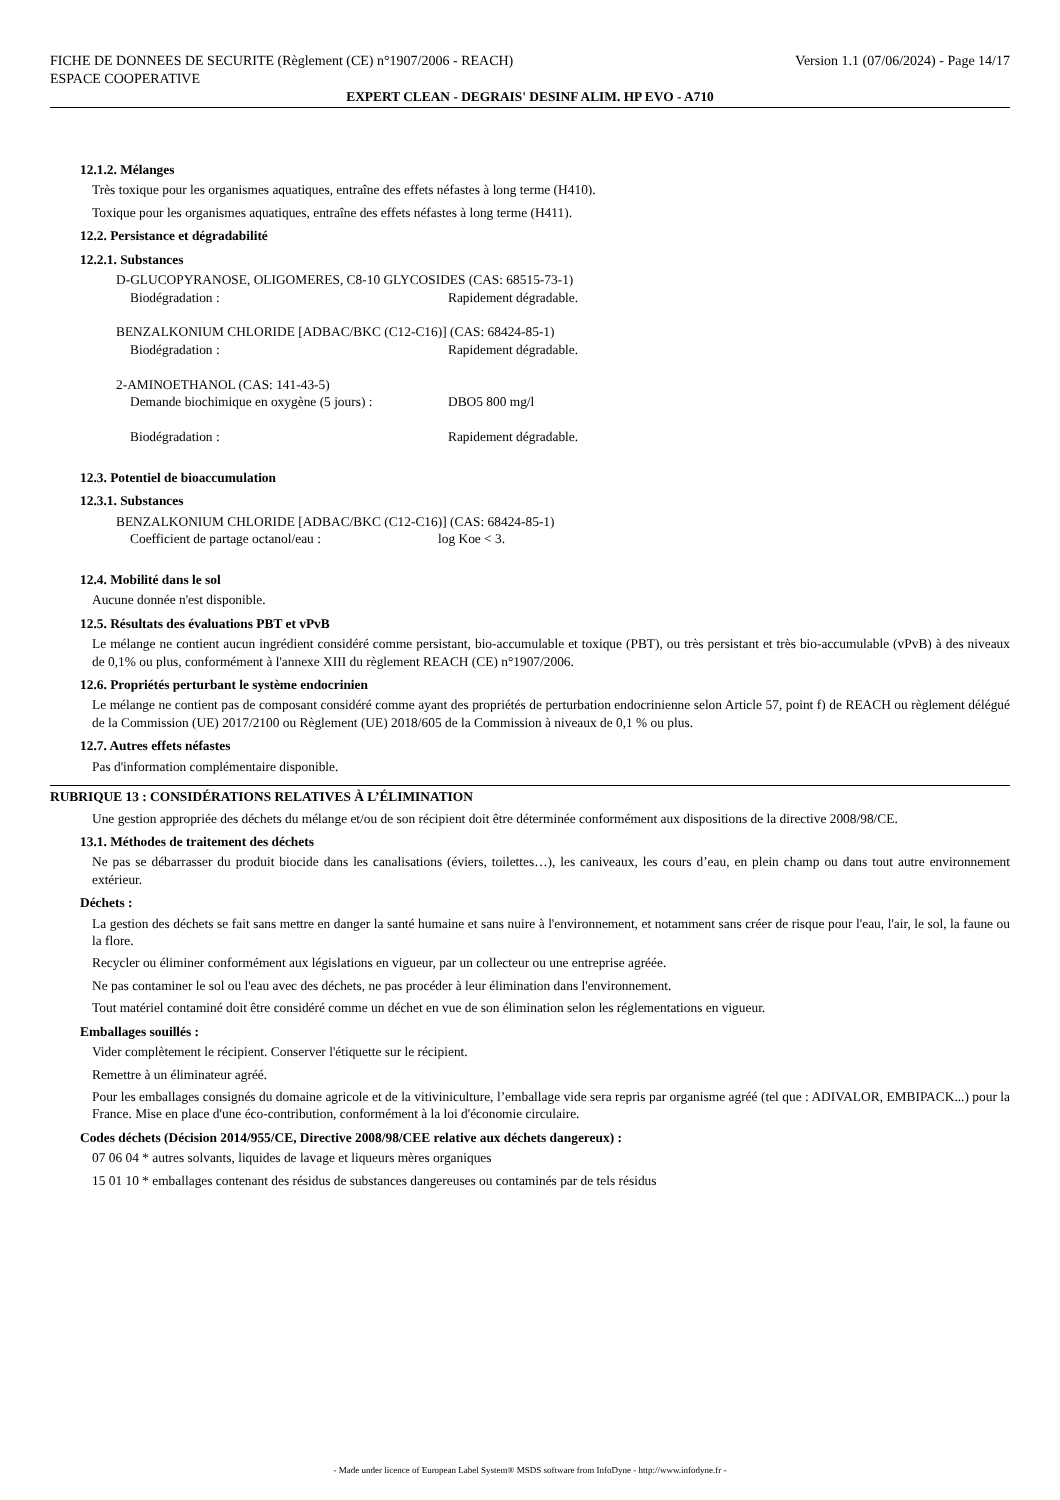FICHE DE DONNEES DE SECURITE (Règlement (CE) n°1907/2006 - REACH) Version 1.1 (07/06/2024) - Page 14/17
ESPACE COOPERATIVE
EXPERT CLEAN - DEGRAIS' DESINF ALIM. HP EVO - A710
12.1.2. Mélanges
Très toxique pour les organismes aquatiques, entraîne des effets néfastes à long terme (H410).
Toxique pour les organismes aquatiques, entraîne des effets néfastes à long terme (H411).
12.2. Persistance et dégradabilité
12.2.1. Substances
D-GLUCOPYRANOSE, OLIGOMERES, C8-10 GLYCOSIDES (CAS: 68515-73-1)
Biodégradation : Rapidement dégradable.
BENZALKONIUM CHLORIDE [ADBAC/BKC (C12-C16)] (CAS: 68424-85-1)
Biodégradation : Rapidement dégradable.
2-AMINOETHANOL (CAS: 141-43-5)
Demande biochimique en oxygène (5 jours) : DBO5 800 mg/l
Biodégradation : Rapidement dégradable.
12.3. Potentiel de bioaccumulation
12.3.1. Substances
BENZALKONIUM CHLORIDE [ADBAC/BKC (C12-C16)] (CAS: 68424-85-1)
Coefficient de partage octanol/eau : log Koe < 3.
12.4. Mobilité dans le sol
Aucune donnée n'est disponible.
12.5. Résultats des évaluations PBT et vPvB
Le mélange ne contient aucun ingrédient considéré comme persistant, bio-accumulable et toxique (PBT), ou très persistant et très bio-accumulable (vPvB) à des niveaux de 0,1% ou plus, conformément à l'annexe XIII du règlement REACH (CE) n°1907/2006.
12.6. Propriétés perturbant le système endocrinien
Le mélange ne contient pas de composant considéré comme ayant des propriétés de perturbation endocrinienne selon Article 57, point f) de REACH ou règlement délégué de la Commission (UE) 2017/2100 ou Règlement (UE) 2018/605 de la Commission à niveaux de 0,1 % ou plus.
12.7. Autres effets néfastes
Pas d'information complémentaire disponible.
RUBRIQUE 13 : CONSIDÉRATIONS RELATIVES À L’ÉLIMINATION
Une gestion appropriée des déchets du mélange et/ou de son récipient doit être déterminée conformément aux dispositions de la directive 2008/98/CE.
13.1. Méthodes de traitement des déchets
Ne pas se débarrasser du produit biocide dans les canalisations (éviers, toilettes…), les caniveaux, les cours d’eau, en plein champ ou dans tout autre environnement extérieur.
Déchets :
La gestion des déchets se fait sans mettre en danger la santé humaine et sans nuire à l'environnement, et notamment sans créer de risque pour l'eau, l'air, le sol, la faune ou la flore.
Recycler ou éliminer conformément aux législations en vigueur, par un collecteur ou une entreprise agréée.
Ne pas contaminer le sol ou l'eau avec des déchets, ne pas procéder à leur élimination dans l'environnement.
Tout matériel contaminé doit être considéré comme un déchet en vue de son élimination selon les réglementations en vigueur.
Emballages souillés :
Vider complètement le récipient. Conserver l'étiquette sur le récipient.
Remettre à un éliminateur agréé.
Pour les emballages consignés du domaine agricole et de la vitiviniculture, l’emballage vide sera repris par organisme agréé (tel que : ADIVALOR, EMBIPACK...) pour la France. Mise en place d'une éco-contribution, conformément à la loi d'économie circulaire.
Codes déchets (Décision 2014/955/CE, Directive 2008/98/CEE relative aux déchets dangereux) :
07 06 04 * autres solvants, liquides de lavage et liqueurs mères organiques
15 01 10 * emballages contenant des résidus de substances dangereuses ou contaminés par de tels résidus
- Made under licence of European Label System® MSDS software from InfoDyne - http://www.infodyne.fr -